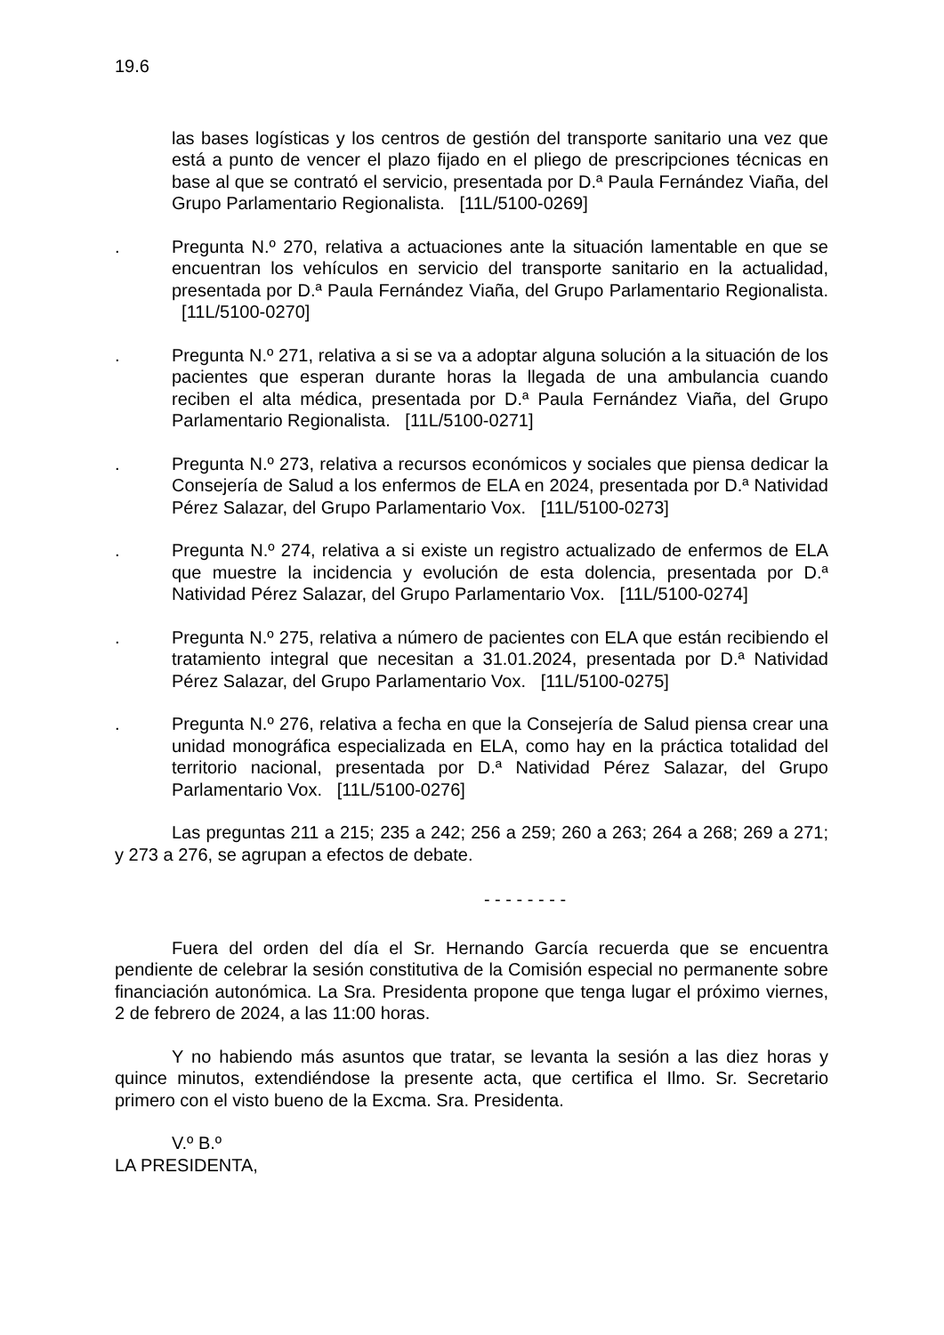19.6
las bases logísticas y los centros de gestión del transporte sanitario una vez que está a punto de vencer el plazo fijado en el pliego de prescripciones técnicas en base al que se contrató el servicio, presentada por D.ª Paula Fernández Viaña, del Grupo Parlamentario Regionalista. [11L/5100-0269]
. Pregunta N.º 270, relativa a actuaciones ante la situación lamentable en que se encuentran los vehículos en servicio del transporte sanitario en la actualidad, presentada por D.ª Paula Fernández Viaña, del Grupo Parlamentario Regionalista. [11L/5100-0270]
. Pregunta N.º 271, relativa a si se va a adoptar alguna solución a la situación de los pacientes que esperan durante horas la llegada de una ambulancia cuando reciben el alta médica, presentada por D.ª Paula Fernández Viaña, del Grupo Parlamentario Regionalista. [11L/5100-0271]
. Pregunta N.º 273, relativa a recursos económicos y sociales que piensa dedicar la Consejería de Salud a los enfermos de ELA en 2024, presentada por D.ª Natividad Pérez Salazar, del Grupo Parlamentario Vox. [11L/5100-0273]
. Pregunta N.º 274, relativa a si existe un registro actualizado de enfermos de ELA que muestre la incidencia y evolución de esta dolencia, presentada por D.ª Natividad Pérez Salazar, del Grupo Parlamentario Vox. [11L/5100-0274]
. Pregunta N.º 275, relativa a número de pacientes con ELA que están recibiendo el tratamiento integral que necesitan a 31.01.2024, presentada por D.ª Natividad Pérez Salazar, del Grupo Parlamentario Vox. [11L/5100-0275]
. Pregunta N.º 276, relativa a fecha en que la Consejería de Salud piensa crear una unidad monográfica especializada en ELA, como hay en la práctica totalidad del territorio nacional, presentada por D.ª Natividad Pérez Salazar, del Grupo Parlamentario Vox. [11L/5100-0276]
Las preguntas 211 a 215; 235 a 242; 256 a 259; 260 a 263; 264 a 268; 269 a 271; y 273 a 276, se agrupan a efectos de debate.
- - - - - - - -
Fuera del orden del día el Sr. Hernando García recuerda que se encuentra pendiente de celebrar la sesión constitutiva de la Comisión especial no permanente sobre financiación autonómica. La Sra. Presidenta propone que tenga lugar el próximo viernes, 2 de febrero de 2024, a las 11:00 horas.
Y no habiendo más asuntos que tratar, se levanta la sesión a las diez horas y quince minutos, extendiéndose la presente acta, que certifica el Ilmo. Sr. Secretario primero con el visto bueno de la Excma. Sra. Presidenta.
V.º B.º
LA PRESIDENTA,